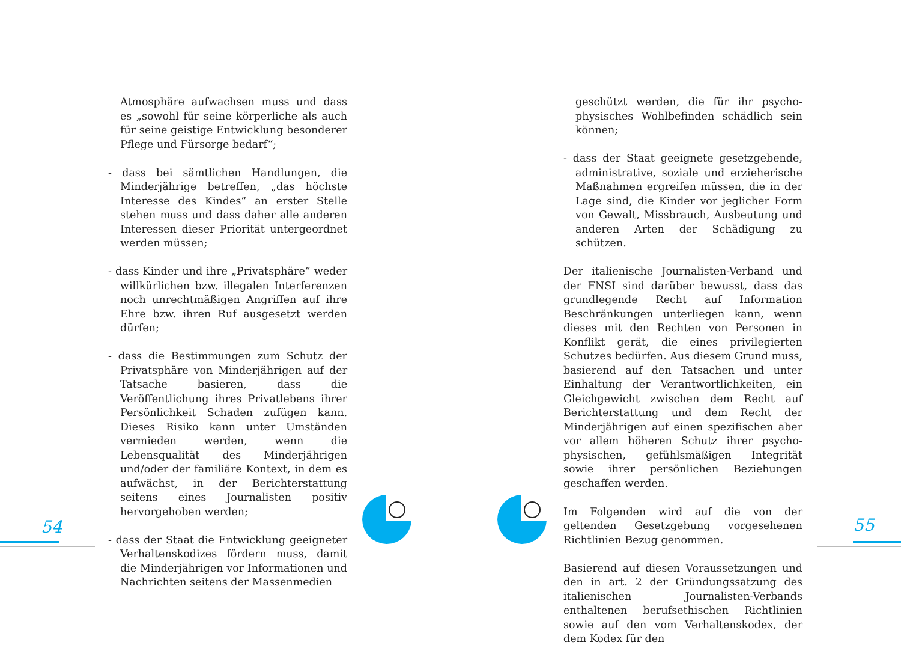Atmosphäre aufwachsen muss und dass es „sowohl für seine körperliche als auch für seine geistige Entwicklung besonderer Pflege und Fürsorge bedarf“;
- dass bei sämtlichen Handlungen, die Minderjährige betreffen, „das höchste Interesse des Kindes“ an erster Stelle stehen muss und dass daher alle anderen Interessen dieser Priorität untergeordnet werden müssen;
- dass Kinder und ihre „Privatsphäre“ weder willkürlichen bzw. illegalen Interferenzen noch unrechtmäßigen Angriffen auf ihre Ehre bzw. ihren Ruf ausgesetzt werden dürfen;
- dass die Bestimmungen zum Schutz der Privatsphäre von Minderjährigen auf der Tatsache basieren, dass die Veröffentlichung ihres Privatlebens ihrer Persönlichkeit Schaden zufügen kann. Dieses Risiko kann unter Umständen vermieden werden, wenn die Lebensqualität des Minderjährigen und/oder der familiäre Kontext, in dem es aufwächst, in der Berichterstattung seitens eines Journalisten positiv hervorgehoben werden;
- dass der Staat die Entwicklung geeigneter Verhaltenskodizes fördern muss, damit die Minderjährigen vor Informationen und Nachrichten seitens der Massenmedien
geschützt werden, die für ihr psycho-physisches Wohlbefinden schädlich sein können;
- dass der Staat geeignete gesetzgebende, administrative, soziale und erzieherische Maßnahmen ergreifen müssen, die in der Lage sind, die Kinder vor jeglicher Form von Gewalt, Missbrauch, Ausbeutung und anderen Arten der Schädigung zu schützen.
Der italienische Journalisten-Verband und der FNSI sind darüber bewusst, dass das grundlegende Recht auf Information Beschränkungen unterliegen kann, wenn dieses mit den Rechten von Personen in Konflikt gerät, die eines privilegierten Schutzes bedürfen. Aus diesem Grund muss, basierend auf den Tatsachen und unter Einhaltung der Verantwortlichkeiten, ein Gleichgewicht zwischen dem Recht auf Berichterstattung und dem Recht der Minderjährigen auf einen spezifischen aber vor allem höheren Schutz ihrer psycho-physischen, gefühlsmäßigen Integrität sowie ihrer persönlichen Beziehungen geschaffen werden.
Im Folgenden wird auf die von der geltenden Gesetzgebung vorgesehenen Richtlinien Bezug genommen.
Basierend auf diesen Voraussetzungen und den in art. 2 der Gründungssatzung des italienischen Journalisten-Verbands enthaltenen berufsethischen Richtlinien sowie auf den vom Verhaltenskodex, der dem Kodex für den
54 55